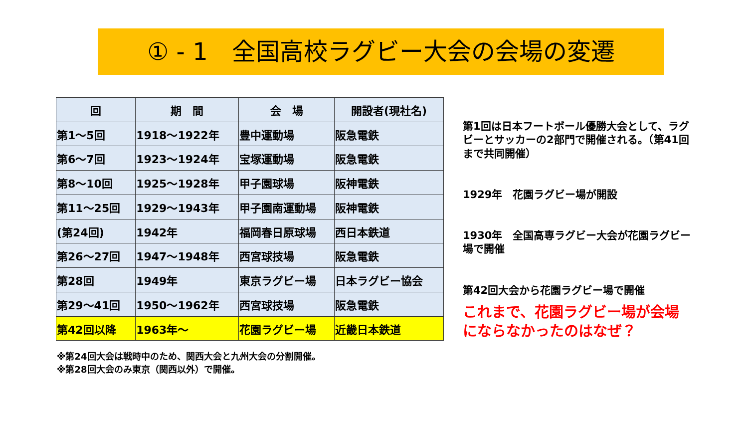① - 1　全国高校ラグビー大会の会場の変遷
| 回 | 期 間 | 会 場 | 開設者(現社名) |
| --- | --- | --- | --- |
| 第1～5回 | 1918～1922年 | 豊中運動場 | 阪急電鉄 |
| 第6～7回 | 1923～1924年 | 宝塚運動場 | 阪急電鉄 |
| 第8～10回 | 1925～1928年 | 甲子園球場 | 阪神電鉄 |
| 第11～25回 | 1929～1943年 | 甲子園南運動場 | 阪神電鉄 |
| (第24回) | 1942年 | 福岡春日原球場 | 西日本鉄道 |
| 第26～27回 | 1947～1948年 | 西宮球技場 | 阪急電鉄 |
| 第28回 | 1949年 | 東京ラグビー場 | 日本ラグビー協会 |
| 第29～41回 | 1950～1962年 | 西宮球技場 | 阪急電鉄 |
| 第42回以降 | 1963年～ | 花園ラグビー場 | 近畿日本鉄道 |
第1回は日本フートボール優勝大会として、ラグビーとサッカーの2部門で開催される。（第41回まで共同開催）
1929年　花園ラグビー場が開設
1930年　全国高専ラグビー大会が花園ラグビー場で開催
第42回大会から花園ラグビー場で開催
これまで、花園ラグビー場が会場にならなかったのはなぜ？
※第24回大会は戦時中のため、関西大会と九州大会の分割開催。
※第28回大会のみ東京（関西以外）で開催。